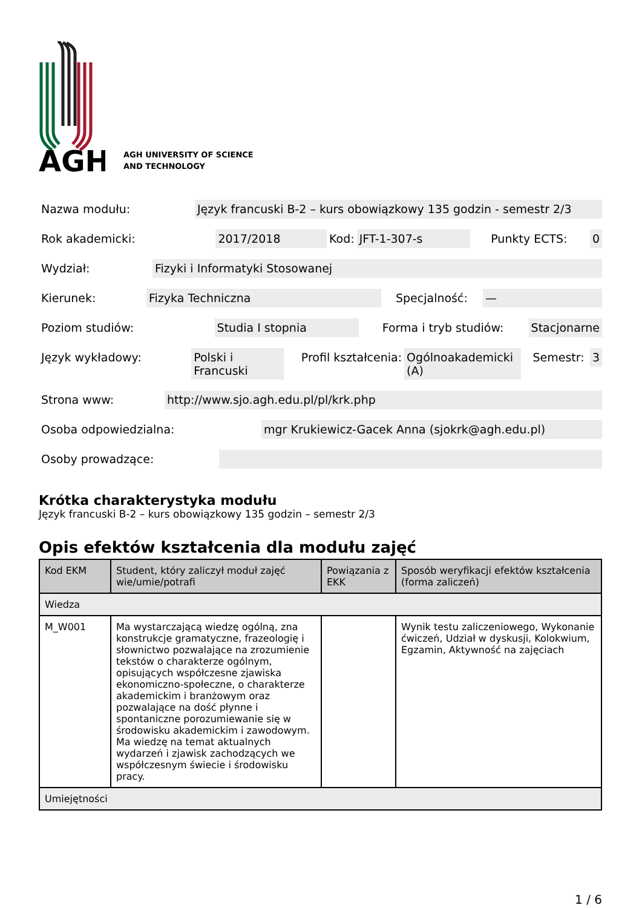AGH
AGH UNIVERSITY OF SCIENCE
AND TECHNOLOGY
Nazwa modułu: Język francuski B-2 – kurs obowiązkowy 135 godzin - semestr 2/3
Rok akademicki: 2017/2018 Kod: JFT-1-307-s Punkty ECTS: 0
Wydział: Fizyki i Informatyki Stosowanej
Kierunek: Fizyka Techniczna Specjalność: —
Poziom studiów: Studia I stopnia Forma i tryb studiów: Stacjonarne
Język wykładowy: Polski i
Francuski Profil kształcenia: Ogólnoakademicki
(A) Semestr: 3
Strona www: http://www.sjo.agh.edu.pl/pl/krk.php
Osoba odpowiedzialna: mgr Krukiewicz-Gacek Anna (sjokrk@agh.edu.pl)
Osoby prowadzące:
Krótka charakterystyka modułu
Język francuski B-2 – kurs obowiązkowy 135 godzin – semestr 2/3
Opis efektów kształcenia dla modułu zajęć
| Kod EKM | Student, który zaliczył moduł zajęć wie/umie/potrafi | Powiązania z EKK | Sposób weryfikacji efektów kształcenia (forma zaliczeń) |
| --- | --- | --- | --- |
| Wiedza | | | |
| M_W001 | Ma wystarczającą wiedzę ogólną, zna konstrukcje gramatyczne, frazeologię i słownictwo pozwalające na zrozumienie tekstów o charakterze ogólnym, opisujących współczesne zjawiska ekonomiczno-społeczne, o charakterze akademickim i branżowym oraz pozwalające na dość płynne i spontaniczne porozumiewanie się w środowisku akademickim i zawodowym. Ma wiedzę na temat aktualnych wydarzeń i zjawisk zachodzących we współczesnym świecie i środowisku pracy. | | Wynik testu zaliczeniowego, Wykonanie ćwiczeń, Udział w dyskusji, Kolokwium, Egzamin, Aktywność na zajęciach |
| Umiejętności | | | |
1 / 6